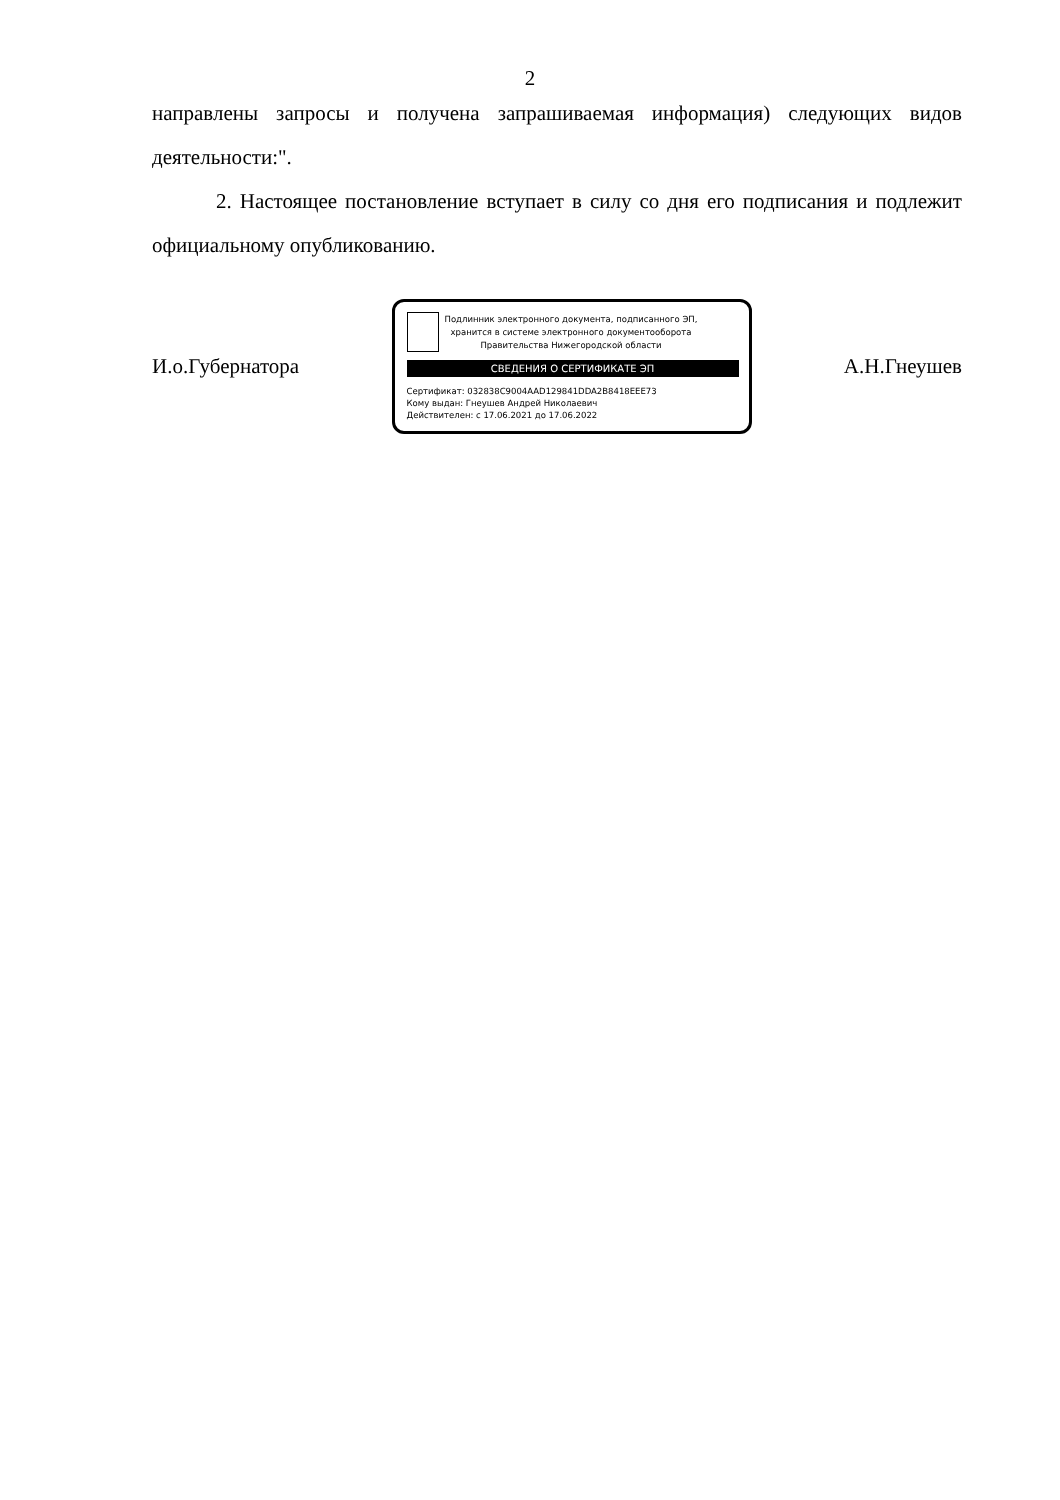2
направлены запросы и получена запрашиваемая информация) следующих видов деятельности:".
2. Настоящее постановление вступает в силу со дня его подписания и подлежит официальному опубликованию.
И.о.Губернатора
Подлинник электронного документа, подписанного ЭП,
хранится в системе электронного документооборота
Правительства Нижегородской области
СВЕДЕНИЯ О СЕРТИФИКАТЕ ЭП
Сертификат: 032838C9004AAD129841DDA2B8418EEE73
Кому выдан: Гнеушев Андрей Николаевич
Действителен: с 17.06.2021 до 17.06.2022
А.Н.Гнеушев